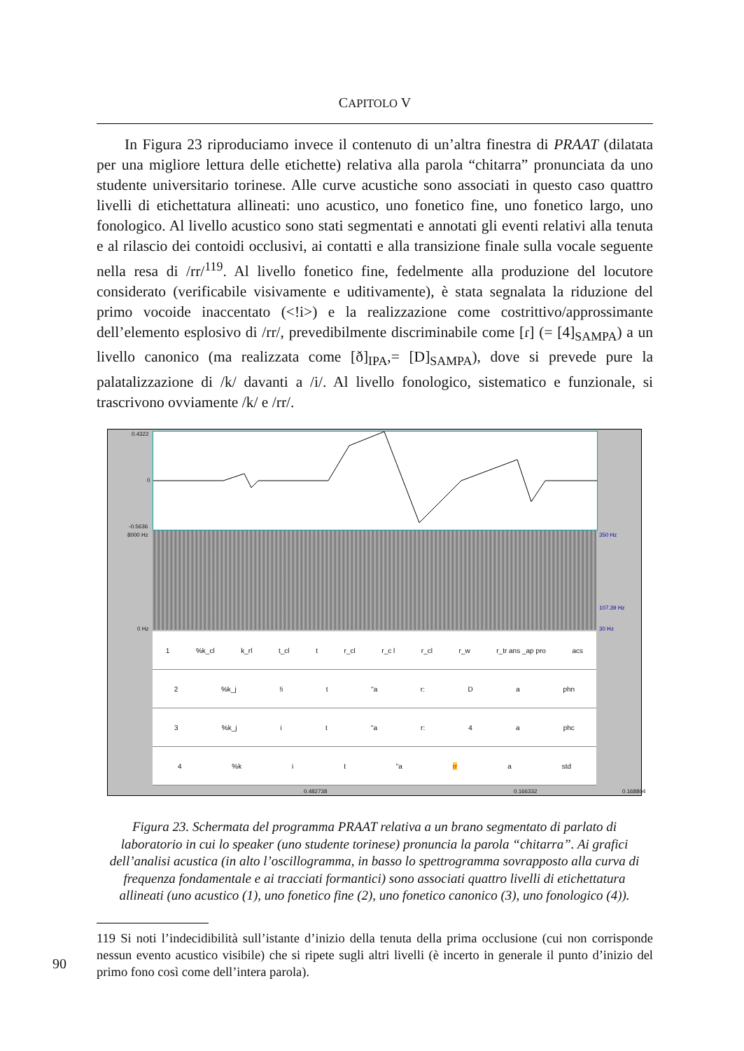CAPITOLO V
In Figura 23 riproduciamo invece il contenuto di un’altra finestra di PRAAT (dilatata per una migliore lettura delle etichette) relativa alla parola “chitarra” pronunciata da uno studente universitario torinese. Alle curve acustiche sono associati in questo caso quattro livelli di etichettatura allineati: uno acustico, uno fonetico fine, uno fonetico largo, uno fonologico. Al livello acustico sono stati segmentati e annotati gli eventi relativi alla tenuta e al rilascio dei contoidi occlusivi, ai contatti e alla transizione finale sulla vocale seguente nella resa di /rr/<sup>119</sup>. Al livello fonetico fine, fedelmente alla produzione del locutore considerato (verificabile visivamente e uditivamente), è stata segnalata la riduzione del primo vocoide inaccentato (<!i>) e la realizzazione come costrittivo/approssimante dell’elemento esplosivo di /rr/, prevedibilmente discriminabile come [ɾ] (= [4]<sub>SAMPA</sub>) a un livello canonico (ma realizzata come [ð]<sub>IPA</sub>,= [D]<sub>SAMPA</sub>), dove si prevede pure la palatalizzazione di /k/ davanti a /i/. Al livello fonologico, sistematico e funzionale, si trascrivono ovviamente /k/ e /rr/.
0.4322
0
-0.5636
8000 Hz
0 Hz
350 Hz
107.39 Hz
30 Hz
1%k_cl k_rl t_cl t r_cl r_c l r_cl r_w r_tr ans _ap pro acs
2%k_j!i t "a r: D a phn
3%k_j i t "a r: 4 a phc
4%k i t "a rr a std
0.482738 0.166332 0.168804
Figura 23. Schermata del programma PRAAT relativa a un brano segmentato di parlato di laboratorio in cui lo speaker (uno studente torinese) pronuncia la parola “chitarra”. Ai grafici dell’analisi acustica (in alto l’oscillogramma, in basso lo spettrogramma sovrapposto alla curva di frequenza fondamentale e ai tracciati formantici) sono associati quattro livelli di etichettatura allineati (uno acustico (1), uno fonetico fine (2), uno fonetico canonico (3), uno fonologico (4)).
119 Si noti l’indecidibilità sull’istante d’inizio della tenuta della prima occlusione (cui non corrisponde nessun evento acustico visibile) che si ripete sugli altri livelli (è incerto in generale il punto d’inizio del primo fono così come dell’intera parola).
90